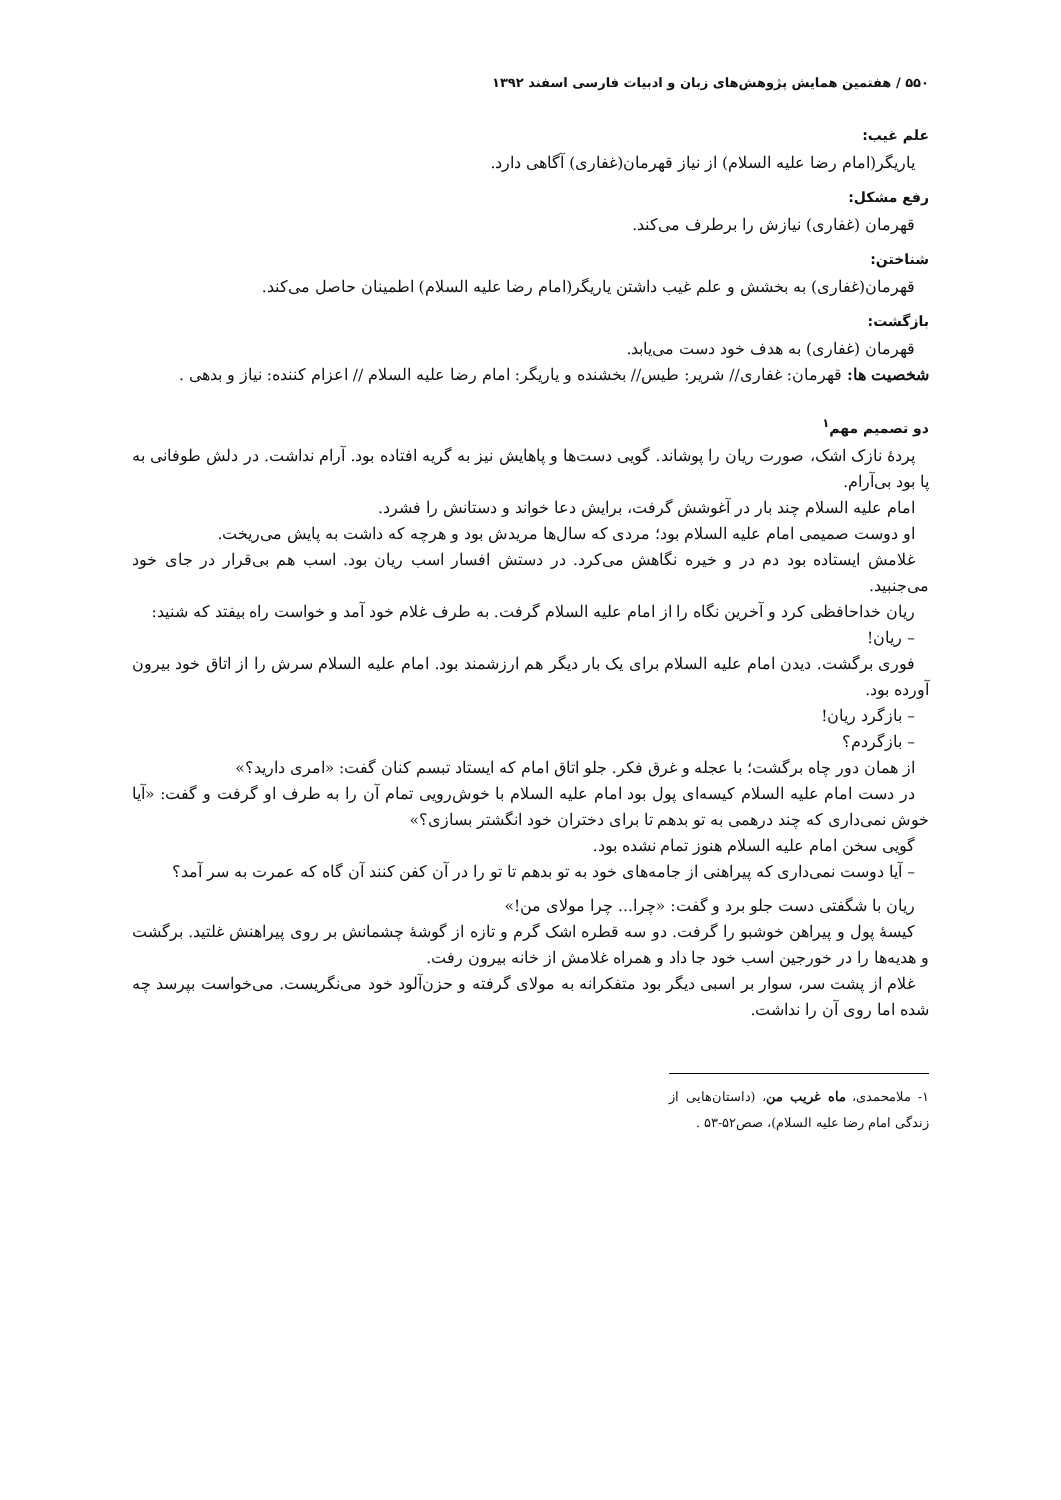۵۵۰ / هفتمین همایش پژوهش‌های زبان و ادبیات فارسی اسفند ۱۳۹۲
علم غیب:
یاریگر(امام رضا علیه السلام) از نیاز قهرمان(غفاری) آگاهی دارد.
رفع مشکل:
قهرمان (غفاری) نیازش را برطرف می‌کند.
شناختن:
قهرمان(غفاری) به بخشش و علم غیب داشتن یاریگر(امام رضا علیه السلام) اطمینان حاصل می‌کند.
بازگشت:
قهرمان (غفاری) به هدف خود دست می‌یابد.
شخصیت ها: قهرمان: غفاری// شریر: طیس// بخشنده و یاریگر: امام رضا علیه السلام // اعزام کننده: نیاز و بدهی .
دو تصمیم مهم<sup>۱</sup>
پردهٔ نازک اشک، صورت ریان را پوشاند. گویی دست‌ها و پاهایش نیز به گریه افتاده بود. آرام نداشت. در دلش طوفانی به پا بود بی‌آرام.
امام علیه السلام چند بار در آغوشش گرفت، برایش دعا خواند و دستانش را فشرد.
او دوست صمیمی امام علیه السلام بود؛ مردی که سال‌ها مریدش بود و هرچه که داشت به پایش می‌ریخت.
غلامش ایستاده بود دم در و خیره نگاهش می‌کرد. در دستش افسار اسب ریان بود. اسب هم بی‌قرار در جای خود می‌جنبید.
ریان خداحافظی کرد و آخرین نگاه را از امام علیه السلام گرفت. به طرف غلام خود آمد و خواست راه بیفتد که شنید:
– ریان!
فوری برگشت. دیدن امام علیه السلام برای یک بار دیگر هم ارزشمند بود. امام علیه السلام سرش را از اتاق خود بیرون آورده بود.
– بازگرد ریان!
– بازگردم؟
از همان دور چاه برگشت؛ با عجله و غرق فکر. جلو اتاق امام که ایستاد تبسم کنان گفت: «امری دارید؟»
در دست امام علیه السلام کیسه‌ای پول بود امام علیه السلام با خوش‌رویی تمام آن را به طرف او گرفت و گفت: «آیا خوش نمی‌داری که چند درهمی به تو بدهم تا برای دختران خود انگشتر بسازی؟»
گویی سخن امام علیه السلام هنوز تمام نشده بود.
– آیا دوست نمی‌داری که پیراهنی از جامه‌های خود به تو بدهم تا تو را در آن کفن کنند آن گاه که عمرت به سر آمد؟
ریان با شگفتی دست جلو برد و گفت: «چرا... چرا مولای من!»
کیسهٔ پول و پیراهن خوشبو را گرفت. دو سه قطره اشک گرم و تازه از گوشهٔ چشمانش بر روی پیراهنش غلتید. برگشت و هدیه‌ها را در خورجین اسب خود جا داد و همراه غلامش از خانه بیرون رفت.
غلام از پشت سر، سوار بر اسبی دیگر بود متفکرانه به مولای گرفته و حزن‌آلود خود می‌نگریست. می‌خواست بپرسد چه شده اما روی آن را نداشت.
۱- ملامحمدی، ماه غریب من، (داستان‌هایی از زندگی امام رضا علیه السلام)، صص۵۲-۵۳ .